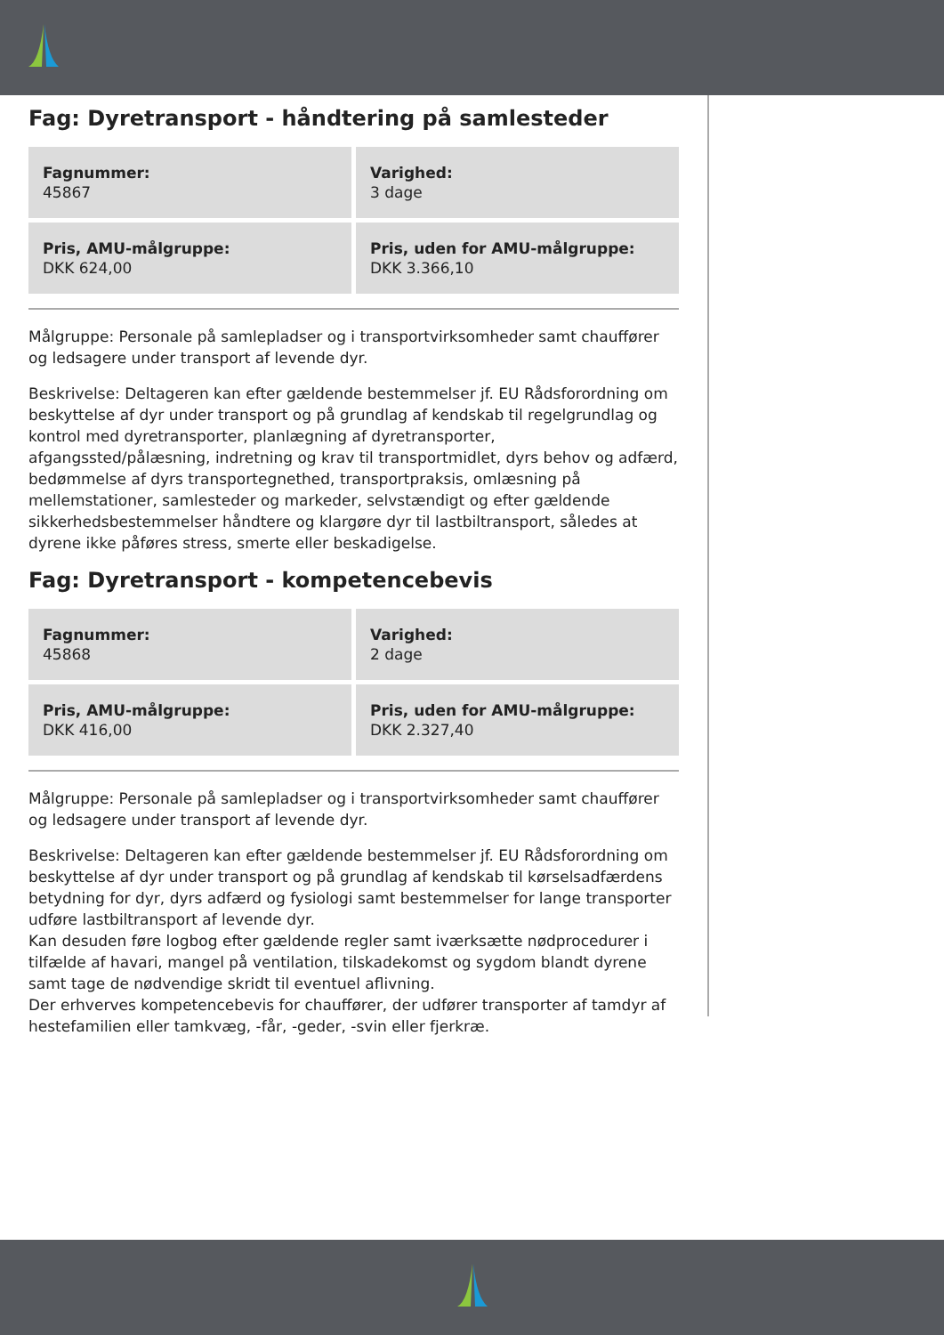Fag: Dyretransport - håndtering på samlesteder
| Fagnummer: 45867 | Varighed: 3 dage |
| Pris, AMU-målgruppe: DKK 624,00 | Pris, uden for AMU-målgruppe: DKK 3.366,10 |
Målgruppe: Personale på samlepladser og i transportvirksomheder samt chauffører og ledsagere under transport af levende dyr.
Beskrivelse: Deltageren kan efter gældende bestemmelser jf. EU Rådsforordning om beskyttelse af dyr under transport og på grundlag af kendskab til regelgrundlag og kontrol med dyretransporter, planlægning af dyretransporter, afgangssted/pålæsning, indretning og krav til transportmidlet, dyrs behov og adfærd, bedømmelse af dyrs transportegnethed, transportpraksis, omlæsning på mellemstationer, samlesteder og markeder, selvstændigt og efter gældende sikkerhedsbestemmelser håndtere og klargøre dyr til lastbiltransport, således at dyrene ikke påføres stress, smerte eller beskadigelse.
Fag: Dyretransport - kompetencebevis
| Fagnummer: 45868 | Varighed: 2 dage |
| Pris, AMU-målgruppe: DKK 416,00 | Pris, uden for AMU-målgruppe: DKK 2.327,40 |
Målgruppe: Personale på samlepladser og i transportvirksomheder samt chauffører og ledsagere under transport af levende dyr.
Beskrivelse: Deltageren kan efter gældende bestemmelser jf. EU Rådsforordning om beskyttelse af dyr under transport og på grundlag af kendskab til kørselsadfærdens betydning for dyr, dyrs adfærd og fysiologi samt bestemmelser for lange transporter udføre lastbiltransport af levende dyr.
Kan desuden føre logbog efter gældende regler samt iværksætte nødprocedurer i tilfælde af havari, mangel på ventilation, tilskadekomst og sygdom blandt dyrene samt tage de nødvendige skridt til eventuel aflivning.
Der erhverves kompetencebevis for chauffører, der udfører transporter af tamdyr af hestefamilien eller tamkvæg, -får, -geder, -svin eller fjerkræ.